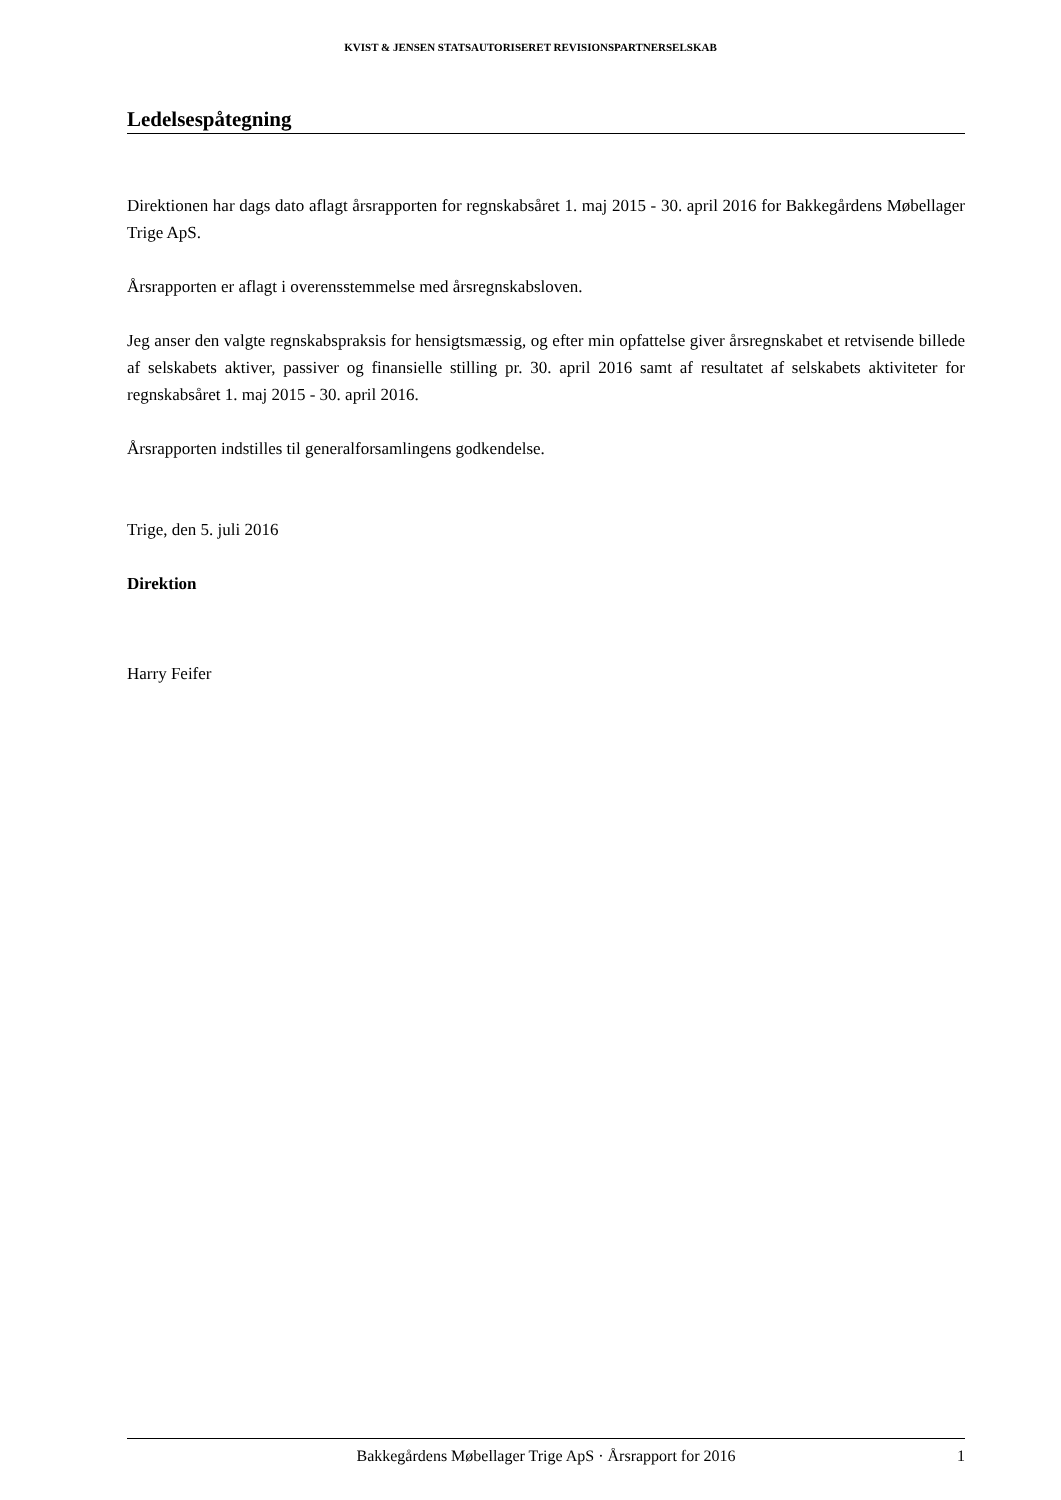KVIST & JENSEN STATSAUTORISERET REVISIONSPARTNERSELSKAB
Ledelsespåtegning
Direktionen har dags dato aflagt årsrapporten for regnskabsåret 1. maj 2015 - 30. april 2016 for Bakkegårdens Møbellager Trige ApS.
Årsrapporten er aflagt i overensstemmelse med årsregnskabsloven.
Jeg anser den valgte regnskabspraksis for hensigtsmæssig, og efter min opfattelse giver årsregnskabet et retvisende billede af selskabets aktiver, passiver og finansielle stilling pr. 30. april 2016 samt af resultatet af selskabets aktiviteter for regnskabsåret 1. maj 2015 - 30. april 2016.
Årsrapporten indstilles til generalforsamlingens godkendelse.
Trige, den 5. juli 2016
Direktion
Harry Feifer
Bakkegårdens Møbellager Trige ApS · Årsrapport for 2016 1